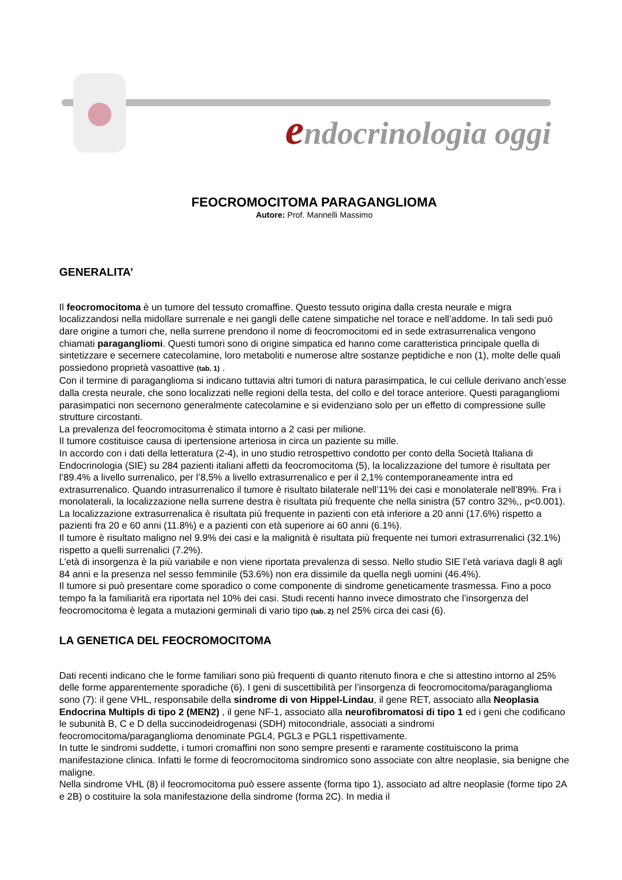endocrinologia oggi
FEOCROMOCITOMA PARAGANGLIOMA
Autore: Prof. Mannelli Massimo
GENERALITA’
Il feocromocitoma è un tumore del tessuto cromaffine. Questo tessuto origina dalla cresta neurale e migra localizzandosi nella midollare surrenale e nei gangli delle catene simpatiche nel torace e nell’addome. In tali sedi può dare origine a tumori che, nella surrene prendono il nome di feocromocitomi ed in sede extrasurrenalica vengono chiamati paragangliomi. Questi tumori sono di origine simpatica ed hanno come caratteristica principale quella di sintetizzare e secernere catecolamine, loro metaboliti e numerose altre sostanze peptidiche e non (1), molte delle quali possiedono proprietà vasoattive (tab. 1) .
Con il termine di paraganglioma si indicano tuttavia altri tumori di natura parasimpatica, le cui cellule derivano anch’esse dalla cresta neurale, che sono localizzati nelle regioni della testa, del collo e del torace anteriore. Questi paragangliomi parasimpatici non secernono generalmente catecolamine e si evidenziano solo per un effetto di compressione sulle strutture circostanti.
La prevalenza del feocromocitoma è stimata intorno a 2 casi per milione.
Il tumore costituisce causa di ipertensione arteriosa in circa un paziente su mille.
In accordo con i dati della letteratura (2-4), in uno studio retrospettivo condotto per conto della Società Italiana di Endocrinologia (SIE) su 284 pazienti italiani affetti da feocromocitoma (5), la localizzazione del tumore è risultata per l’89.4% a livello surrenalico, per l’8,5% a livello extrasurrenalico e per il 2,1% contemporaneamente intra ed extrasurrenalico. Quando intrasurrenalico il tumore è risultato bilaterale nell’11% dei casi e monolaterale nell’89%. Fra i monolaterali, la localizzazione nella surrene destra è risultata più frequente che nella sinistra (57 contro 32%,, p<0.001).
La localizzazione extrasurrenalica è risultata più frequente in pazienti con età inferiore a 20 anni (17.6%) rispetto a pazienti fra 20 e 60 anni (11.8%) e a pazienti con età superiore ai 60 anni (6.1%).
Il tumore è risultato maligno nel 9.9% dei casi e la malignità è risultata più frequente nei tumori extrasurrenalici (32.1%) rispetto a quelli surrenalici (7.2%).
L’età di insorgenza è la più variabile e non viene riportata prevalenza di sesso. Nello studio SIE l’età variava dagli 8 agli 84 anni e la presenza nel sesso femminile (53.6%) non era dissimile da quella negli uomini (46.4%).
Il tumore si può presentare come sporadico o come componente di sindrome geneticamente trasmessa. Fino a poco tempo fa la familiarità era riportata nel 10% dei casi. Studi recenti hanno invece dimostrato che l’insorgenza del feocromocitoma è legata a mutazioni germinali di vario tipo (tab. 2) nel 25% circa dei casi (6).
LA GENETICA DEL FEOCROMOCITOMA
Dati recenti indicano che le forme familiari sono più frequenti di quanto ritenuto finora e che si attestino intorno al 25% delle forme apparentemente sporadiche (6). I geni di suscettibilità per l’insorgenza di feocromocitoma/paraganglioma sono (7): il gene VHL, responsabile della sindrome di von Hippel-Lindau, il gene RET, associato alla Neoplasia Endocrina Multipls di tipo 2 (MEN2) , il gene NF-1, associato alla neurofibromatosi di tipo 1 ed i geni che codificano le subunità B, C e D della succinodeidrogenasi (SDH) mitocondriale, associati a sindromi feocromocitoma/paraganglioma denominate PGL4, PGL3 e PGL1 rispettivamente.
In tutte le sindromi suddette, i tumori cromaffini non sono sempre presenti e raramente costituiscono la prima manifestazione clinica. Infatti le forme di feocromocitoma sindromico sono associate con altre neoplasie, sia benigne che maligne.
Nella sindrome VHL (8) il feocromocitoma può essere assente (forma tipo 1), associato ad altre neoplasie (forme tipo 2A e 2B) o costituire la sola manifestazione della sindrome (forma 2C). In media il